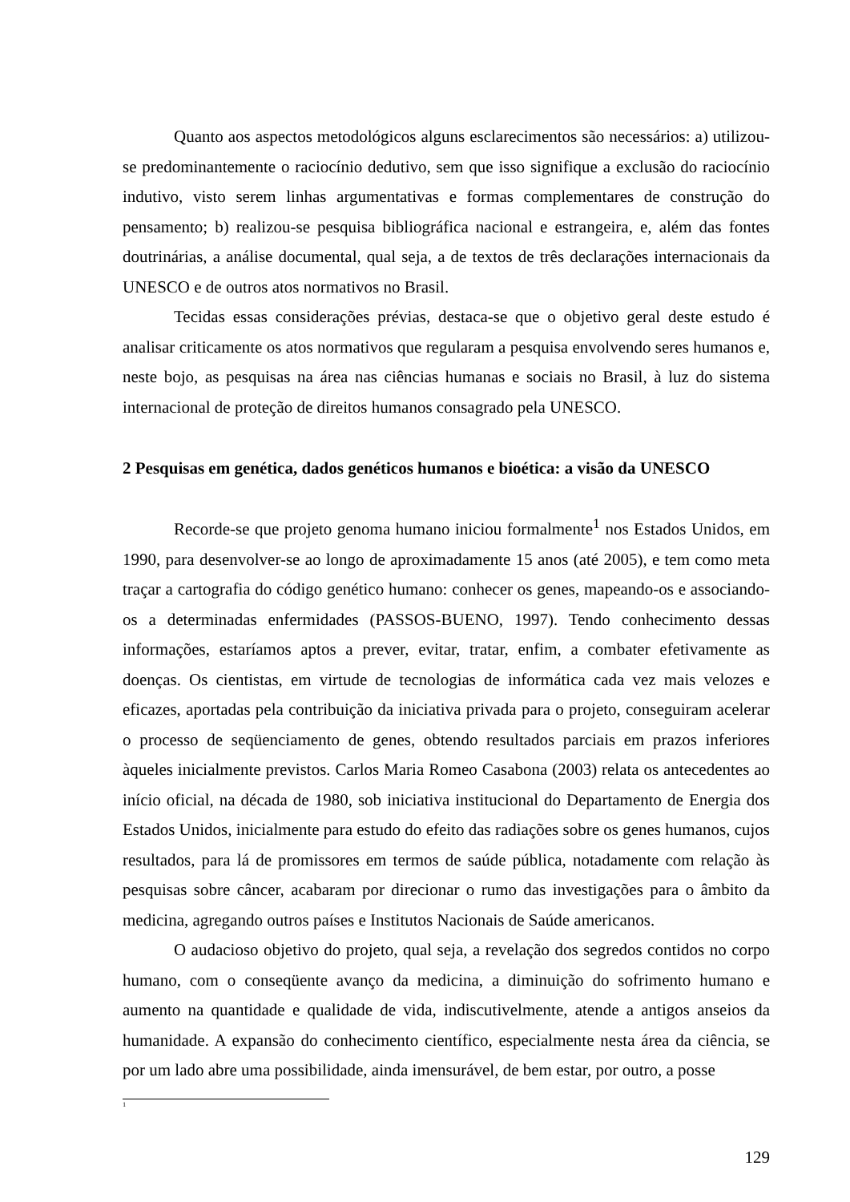Quanto aos aspectos metodológicos alguns esclarecimentos são necessários: a) utilizou-se predominantemente o raciocínio dedutivo, sem que isso signifique a exclusão do raciocínio indutivo, visto serem linhas argumentativas e formas complementares de construção do pensamento; b) realizou-se pesquisa bibliográfica nacional e estrangeira, e, além das fontes doutrinárias, a análise documental, qual seja, a de textos de três declarações internacionais da UNESCO e de outros atos normativos no Brasil.
Tecidas essas considerações prévias, destaca-se que o objetivo geral deste estudo é analisar criticamente os atos normativos que regularam a pesquisa envolvendo seres humanos e, neste bojo, as pesquisas na área nas ciências humanas e sociais no Brasil, à luz do sistema internacional de proteção de direitos humanos consagrado pela UNESCO.
2 Pesquisas em genética, dados genéticos humanos e bioética: a visão da UNESCO
Recorde-se que projeto genoma humano iniciou formalmente<sup>1</sup> nos Estados Unidos, em 1990, para desenvolver-se ao longo de aproximadamente 15 anos (até 2005), e tem como meta traçar a cartografia do código genético humano: conhecer os genes, mapeando-os e associando-os a determinadas enfermidades (PASSOS-BUENO, 1997). Tendo conhecimento dessas informações, estaríamos aptos a prever, evitar, tratar, enfim, a combater efetivamente as doenças. Os cientistas, em virtude de tecnologias de informática cada vez mais velozes e eficazes, aportadas pela contribuição da iniciativa privada para o projeto, conseguiram acelerar o processo de seqüenciamento de genes, obtendo resultados parciais em prazos inferiores àqueles inicialmente previstos. Carlos Maria Romeo Casabona (2003) relata os antecedentes ao início oficial, na década de 1980, sob iniciativa institucional do Departamento de Energia dos Estados Unidos, inicialmente para estudo do efeito das radiações sobre os genes humanos, cujos resultados, para lá de promissores em termos de saúde pública, notadamente com relação às pesquisas sobre câncer, acabaram por direcionar o rumo das investigações para o âmbito da medicina, agregando outros países e Institutos Nacionais de Saúde americanos.
O audacioso objetivo do projeto, qual seja, a revelação dos segredos contidos no corpo humano, com o conseqüente avanço da medicina, a diminuição do sofrimento humano e aumento na quantidade e qualidade de vida, indiscutivelmente, atende a antigos anseios da humanidade. A expansão do conhecimento científico, especialmente nesta área da ciência, se por um lado abre uma possibilidade, ainda imensurável, de bem estar, por outro, a posse
<sup>1</sup>
129